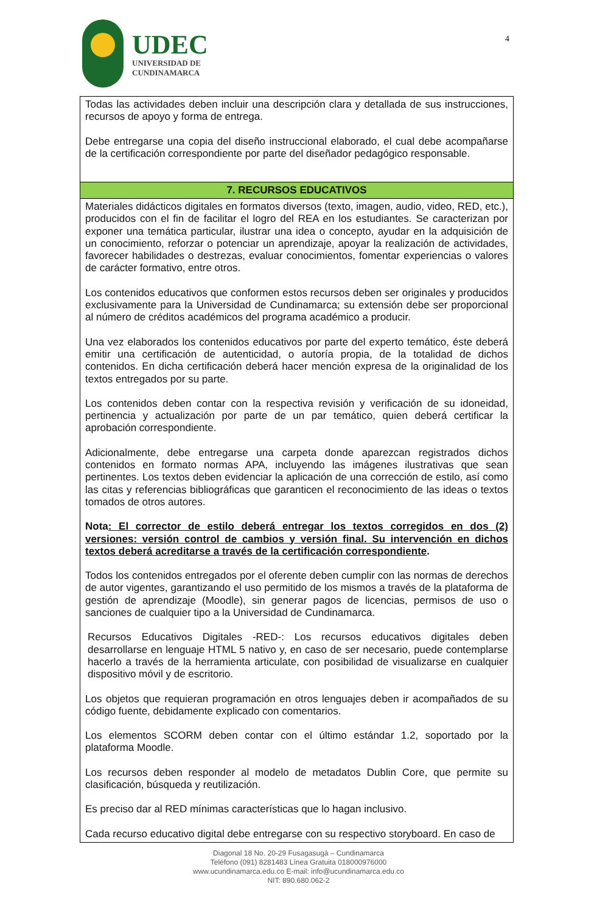UDEC
UNIVERSIDAD DE
CUNDINAMARCA
4
| Todas las actividades deben incluir una descripción clara y detallada de sus instrucciones, recursos de apoyo y forma de entrega. Debe entregarse una copia del diseño instruccional elaborado, el cual debe acompañarse de la certificación correspondiente por parte del diseñador pedagógico responsable. |
| 7. RECURSOS EDUCATIVOS |
| Materiales didácticos digitales en formatos diversos (texto, imagen, audio, video, RED, etc.), producidos con el fin de facilitar el logro del REA en los estudiantes. Se caracterizan por exponer una temática particular, ilustrar una idea o concepto, ayudar en la adquisición de un conocimiento, reforzar o potenciar un aprendizaje, apoyar la realización de actividades, favorecer habilidades o destrezas, evaluar conocimientos, fomentar experiencias o valores de carácter formativo, entre otros. Los contenidos educativos que conformen estos recursos deben ser originales y producidos exclusivamente para la Universidad de Cundinamarca; su extensión debe ser proporcional al número de créditos académicos del programa académico a producir. Una vez elaborados los contenidos educativos por parte del experto temático, éste deberá emitir una certificación de autenticidad, o autoría propia, de la totalidad de dichos contenidos. En dicha certificación deberá hacer mención expresa de la originalidad de los textos entregados por su parte. Los contenidos deben contar con la respectiva revisión y verificación de su idoneidad, pertinencia y actualización por parte de un par temático, quien deberá certificar la aprobación correspondiente. Adicionalmente, debe entregarse una carpeta donde aparezcan registrados dichos contenidos en formato normas APA, incluyendo las imágenes ilustrativas que sean pertinentes. Los textos deben evidenciar la aplicación de una corrección de estilo, así como las citas y referencias bibliográficas que garanticen el reconocimiento de las ideas o textos tomados de otros autores. Nota : El corrector de estilo deberá entregar los textos corregidos en dos (2) versiones: versión control de cambios y versión final. Su intervención en dichos textos deberá acreditarse a través de la certificación correspondiente . Todos los contenidos entregados por el oferente deben cumplir con las normas de derechos de autor vigentes, garantizando el uso permitido de los mismos a través de la plataforma de gestión de aprendizaje (Moodle), sin generar pagos de licencias, permisos de uso o sanciones de cualquier tipo a la Universidad de Cundinamarca. Recursos Educativos Digitales -RED-: Los recursos educativos digitales deben desarrollarse en lenguaje HTML 5 nativo y, en caso de ser necesario, puede contemplarse hacerlo a través de la herramienta articulate, con posibilidad de visualizarse en cualquier dispositivo móvil y de escritorio. Los objetos que requieran programación en otros lenguajes deben ir acompañados de su código fuente, debidamente explicado con comentarios. Los elementos SCORM deben contar con el último estándar 1.2, soportado por la plataforma Moodle. Los recursos deben responder al modelo de metadatos Dublin Core, que permite su clasificación, búsqueda y reutilización. Es preciso dar al RED mínimas características que lo hagan inclusivo. Cada recurso educativo digital debe entregarse con su respectivo storyboard. En caso de |
Diagonal 18 No. 20-29 Fusagasugá – Cundinamarca
Teléfono (091) 8281483 Línea Gratuita 018000976000
www.ucundinamarca.edu.co E-mail: info@ucundinamarca.edu.co
NIT: 890.680.062-2